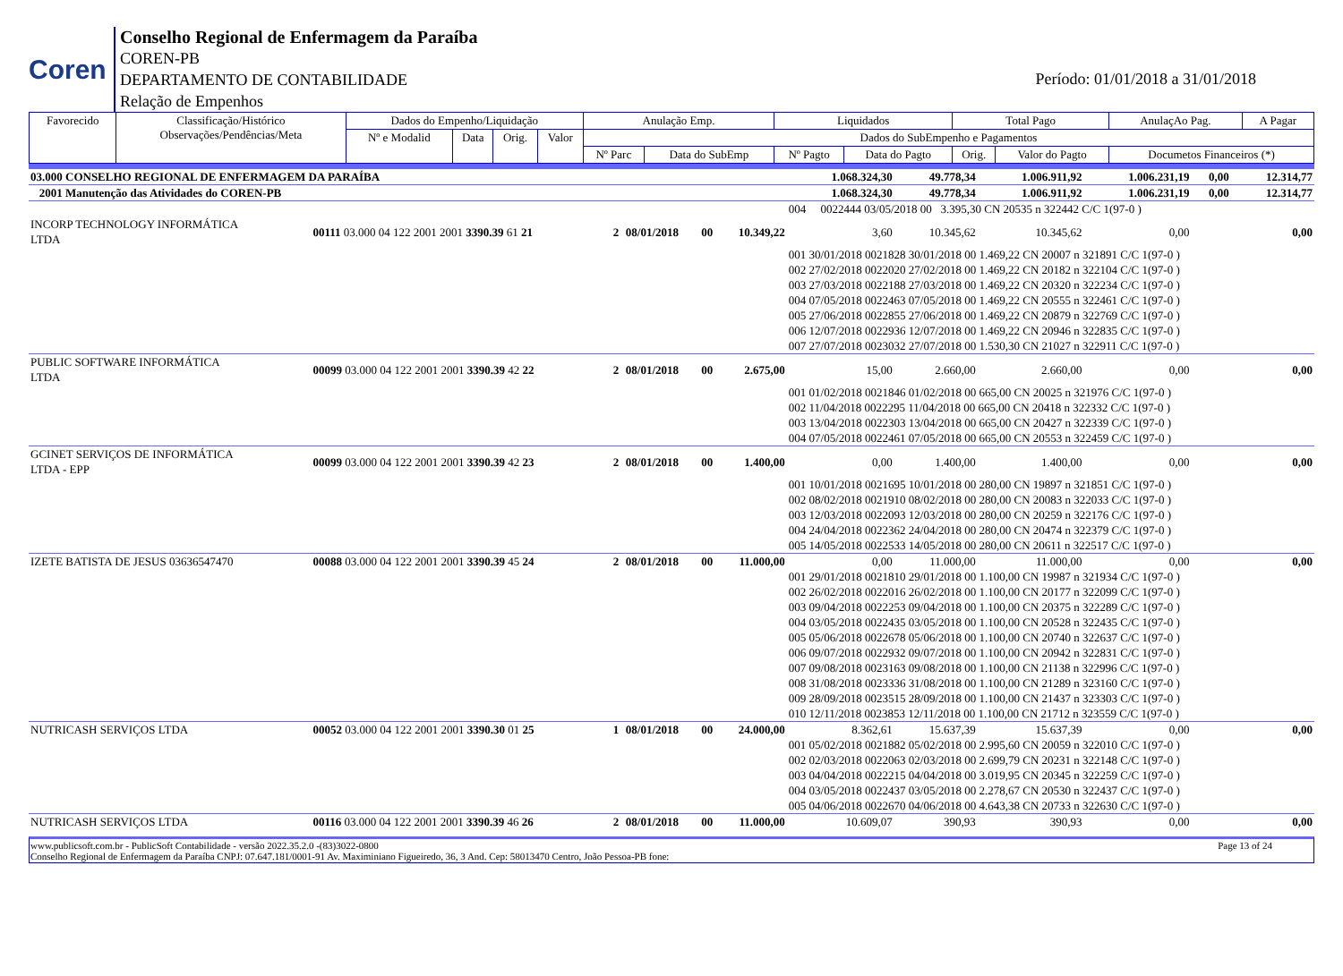Coren
Conselho Regional de Enfermagem da Paraíba
COREN-PB
DEPARTAMENTO DE CONTABILIDADE
Relação de Empenhos
Período: 01/01/2018 a 31/01/2018
| Favorecido | Classificação/Histórico Observações/Pendências/Meta | Dados do Empenho/Liquidação | | | | Anulação Emp. | | Liquidados | | Total Pago | | AnulaçAo Pag. | A Pagar |
| --- | --- | --- | --- | --- | --- | --- | --- | --- | --- | --- | --- | --- | --- |
| | | Nº e Modalid | Data | Orig. | Valor | Dados do SubEmpenho e Pagamentos | | | | | | | |
| | | | | | | Nº Parc | Data do SubEmp | Nº Pagto | Data do Pagto | Orig. | Valor do Pagto | Documetos Financeiros (*) | |
| 03.000 CONSELHO REGIONAL DE ENFERMAGEM DA PARAÍBA | | | | | | 1.068.324,30 | 49.778,34 | 1.006.911,92 | 1.006.231,19 | 0,00 | 12.314,77 |
| 2001 Manutenção das Atividades do COREN-PB | | | | | | 1.068.324,30 | 49.778,34 | 1.006.911,92 | 1.006.231,19 | 0,00 | 12.314,77 |
| | | | | | | 004 0022444 03/05/2018 00 3.395,30 CN 20535 n 322442 C/C 1(97-0 ) | | | | | |
| INCORP TECHNOLOGY INFORMÁTICA LTDA | 00111 03.000 04 122 2001 2001 3390.39 61 21 | 2 | 08/01/2018 | 00 | 10.349,22 | 3,60 | 10.345,62 | 10.345,62 | 0,00 | 0,00 | |
| | | | | | | 001 30/01/2018 0021828 30/01/2018 00 1.469,22 CN 20007 n 321891 C/C 1(97-0 ) 002 27/02/2018 0022020 27/02/2018 00 1.469,22 CN 20182 n 322104 C/C 1(97-0 ) 003 27/03/2018 0022188 27/03/2018 00 1.469,22 CN 20320 n 322234 C/C 1(97-0 ) 004 07/05/2018 0022463 07/05/2018 00 1.469,22 CN 20555 n 322461 C/C 1(97-0 ) 005 27/06/2018 0022855 27/06/2018 00 1.469,22 CN 20879 n 322769 C/C 1(97-0 ) 006 12/07/2018 0022936 12/07/2018 00 1.469,22 CN 20946 n 322835 C/C 1(97-0 ) 007 27/07/2018 0023032 27/07/2018 00 1.530,30 CN 21027 n 322911 C/C 1(97-0 ) | | | | | |
| PUBLIC SOFTWARE INFORMÁTICA LTDA | 00099 03.000 04 122 2001 2001 3390.39 42 22 | 2 | 08/01/2018 | 00 | 2.675,00 | 15,00 | 2.660,00 | 2.660,00 | 0,00 | 0,00 | |
| | | | | | | 001 01/02/2018 0021846 01/02/2018 00 665,00 CN 20025 n 321976 C/C 1(97-0 ) 002 11/04/2018 0022295 11/04/2018 00 665,00 CN 20418 n 322332 C/C 1(97-0 ) 003 13/04/2018 0022303 13/04/2018 00 665,00 CN 20427 n 322339 C/C 1(97-0 ) 004 07/05/2018 0022461 07/05/2018 00 665,00 CN 20553 n 322459 C/C 1(97-0 ) | | | | | |
| GCINET SERVIÇOS DE INFORMÁTICA LTDA - EPP | 00099 03.000 04 122 2001 2001 3390.39 42 23 | 2 | 08/01/2018 | 00 | 1.400,00 | 0,00 | 1.400,00 | 1.400,00 | 0,00 | 0,00 | |
| | | | | | | 001 10/01/2018 0021695 10/01/2018 00 280,00 CN 19897 n 321851 C/C 1(97-0 ) 002 08/02/2018 0021910 08/02/2018 00 280,00 CN 20083 n 322033 C/C 1(97-0 ) 003 12/03/2018 0022093 12/03/2018 00 280,00 CN 20259 n 322176 C/C 1(97-0 ) 004 24/04/2018 0022362 24/04/2018 00 280,00 CN 20474 n 322379 C/C 1(97-0 ) 005 14/05/2018 0022533 14/05/2018 00 280,00 CN 20611 n 322517 C/C 1(97-0 ) | | | | | |
| IZETE BATISTA DE JESUS 03636547470 | 00088 03.000 04 122 2001 2001 3390.39 45 24 | 2 | 08/01/2018 | 00 | 11.000,00 | 0,00 | 11.000,00 | 11.000,00 | 0,00 | 0,00 | |
| | | | | | | 001 29/01/2018 0021810 29/01/2018 00 1.100,00 CN 19987 n 321934 C/C 1(97-0 ) 002 26/02/2018 0022016 26/02/2018 00 1.100,00 CN 20177 n 322099 C/C 1(97-0 ) 003 09/04/2018 0022253 09/04/2018 00 1.100,00 CN 20375 n 322289 C/C 1(97-0 ) 004 03/05/2018 0022435 03/05/2018 00 1.100,00 CN 20528 n 322435 C/C 1(97-0 ) 005 05/06/2018 0022678 05/06/2018 00 1.100,00 CN 20740 n 322637 C/C 1(97-0 ) 006 09/07/2018 0022932 09/07/2018 00 1.100,00 CN 20942 n 322831 C/C 1(97-0 ) 007 09/08/2018 0023163 09/08/2018 00 1.100,00 CN 21138 n 322996 C/C 1(97-0 ) 008 31/08/2018 0023336 31/08/2018 00 1.100,00 CN 21289 n 323160 C/C 1(97-0 ) 009 28/09/2018 0023515 28/09/2018 00 1.100,00 CN 21437 n 323303 C/C 1(97-0 ) 010 12/11/2018 0023853 12/11/2018 00 1.100,00 CN 21712 n 323559 C/C 1(97-0 ) | | | | | |
| NUTRICASH SERVIÇOS LTDA | 00052 03.000 04 122 2001 2001 3390.30 01 25 | 1 | 08/01/2018 | 00 | 24.000,00 | 8.362,61 | 15.637,39 | 15.637,39 | 0,00 | 0,00 | |
| | | | | | | 001 05/02/2018 0021882 05/02/2018 00 2.995,60 CN 20059 n 322010 C/C 1(97-0 ) 002 02/03/2018 0022063 02/03/2018 00 2.699,79 CN 20231 n 322148 C/C 1(97-0 ) 003 04/04/2018 0022215 04/04/2018 00 3.019,95 CN 20345 n 322259 C/C 1(97-0 ) 004 03/05/2018 0022437 03/05/2018 00 2.278,67 CN 20530 n 322437 C/C 1(97-0 ) 005 04/06/2018 0022670 04/06/2018 00 4.643,38 CN 20733 n 322630 C/C 1(97-0 ) | | | | | |
| NUTRICASH SERVIÇOS LTDA | 00116 03.000 04 122 2001 2001 3390.39 46 26 | 2 | 08/01/2018 | 00 | 11.000,00 | 10.609,07 | 390,93 | 390,93 | 0,00 | 0,00 | |
www.publicsoft.com.br - PublicSoft Contabilidade - versão 2022.35.2.0 -(83)3022-0800 Page 13 of 24
Conselho Regional de Enfermagem da Paraíba CNPJ: 07.647.181/0001-91 Av. Maximiniano Figueiredo, 36, 3 And. Cep: 58013470 Centro, João Pessoa-PB fone: